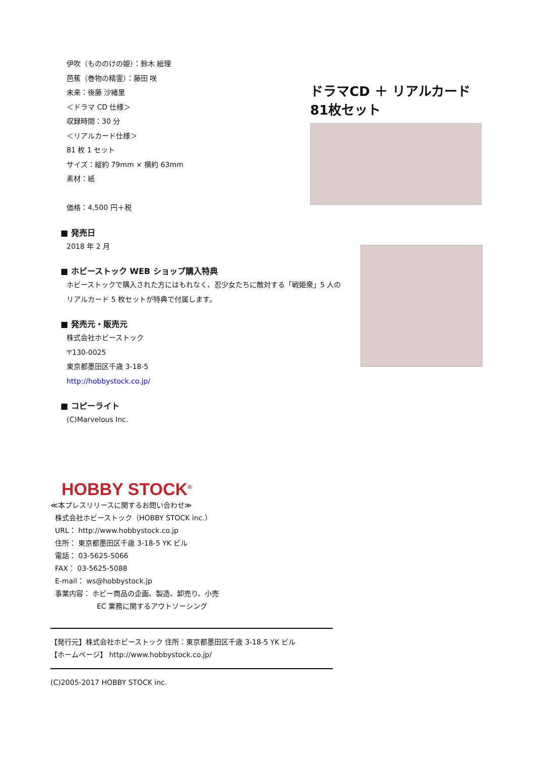伊吹（もののけの姫）：鈴木 絵理
芭蕉（巻物の精霊）：藤田 咲
未来：後藤 沙緒里
＜ドラマ CD 仕様＞
収録時間：30 分
＜リアルカード仕様＞
81 枚 1 セット
サイズ：縦約 79mm × 横約 63mm
素材：紙
価格：4,500 円＋税
■ 発売日
2018 年 2 月
■ ホビーストック WEB ショップ購入特典
ホビーストックで購入された方にはもれなく、忍少女たちに敵対する「戦姫衆」5 人の
リアルカード 5 枚セットが特典で付属します。
■ 発売元・販売元
株式会社ホビーストック
〒130-0025
東京都墨田区千歳 3-18-5
http://hobbystock.co.jp/
■ コピーライト
(C)Marvelous Inc.
ドラマCD ＋ リアルカード 81枚セット
HOBBY STOCK<sup>®</sup>
≪本プレスリリースに関するお問い合わせ≫
株式会社ホビーストック（HOBBY STOCK inc.）
URL： http://www.hobbystock.co.jp
住所： 東京都墨田区千歳 3-18-5 YK ビル
電話： 03-5625-5066
FAX： 03-5625-5088
E-mail： ws@hobbystock.jp
事業内容： ホビー商品の企画、製造、卸売り、小売
EC 業務に関するアウトソーシング
【発行元】株式会社ホビーストック 住所：東京都墨田区千歳 3-18-5 YK ビル
【ホームページ】 http://www.hobbystock.co.jp/
(C)2005-2017 HOBBY STOCK inc.